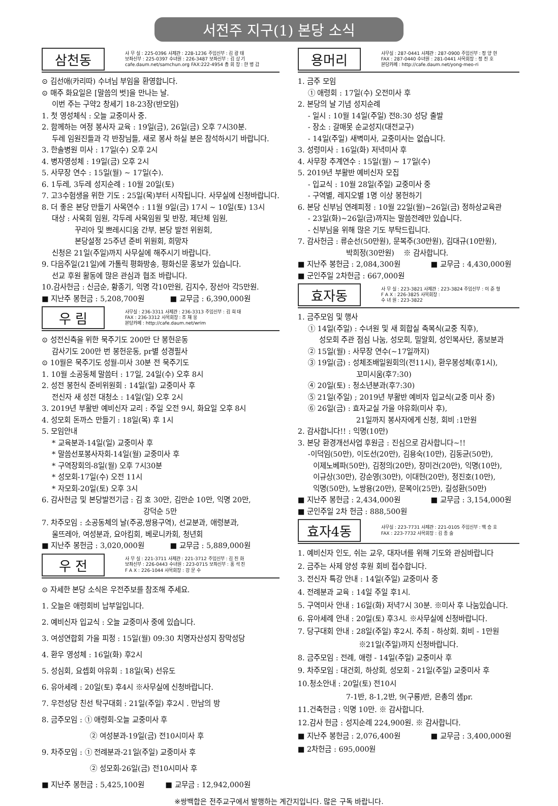서전주 지구(1) 본당 소식
삼천동
사 무 실 : 225-0396 사제관 : 228-1236 주임신부 : 김 광 태
보좌신부 : 225-0397 수녀원 : 226-3487 보좌신부 : 김 상 기
cafe.daum.net/samchun.org FAX:222-4954 총 회 장 : 한 병 갑
⊙ 김선애(카리따) 수녀님 부임을 환영합니다.
⊙ 매주 화요일은 [말씀의 벗]을 만나는 날.
이번 주는 구약2 창세기 18-23장(반모임)
1. 첫 영성체식 : 오늘 교중미사 중.
2. 함께하는 여정 봉사자 교육 : 19일(금), 26일(금) 오후 7시30분.
두레 임원진들과 각 반장님들, 새로 봉사 하실 분은 참석하시기 바랍니다.
3. 한솔병원 미사 : 17일(수) 오후 2시
4. 병자영성체 : 19일(금) 오후 2시
5. 사무장 연수 : 15일(월) ~ 17일(수).
6. 1두레, 3두레 성지순례 : 10월 20일(토)
7. 고3수험생을 위한 기도 : 25일(목)부터 시작됩니다. 사무실에 신청바랍니다.
8. 더 좋은 본당 만들기 사목연수 : 11월 9일(금) 17시 ~ 10일(토) 13시
대상 : 사목회 임원, 각두레 사목임원 및 반장, 제단체 임원,
꾸리아 및 쁘레시디움 간부, 본당 발전 위원회,
본당설정 25주년 준비 위원회, 희망자
신청은 21일(주일)까지 사무실에 해주시기 바랍니다.
9. 다음주일(21일)에 가톨릭 평화방송, 평화신문 홍보가 있습니다.
선교 후원 활동에 많은 관심과 협조 바랍니다.
10.감사헌금 : 신금순, 황종기, 익명 각10만원, 김지수, 장선아 각5만원.
■ 지난주 봉헌금 : 5,208,700원 ■ 교무금 : 6,390,000원
우 림
사무실 : 236-3311 사제관 : 236-3313 주임신부 : 김 희 태
FAX : 236-3312 사목회장 : 조 재 웅
본당카페 : http://cafe.daum.net/wrim
⊙ 성전신축을 위한 묵주기도 200만 단 봉헌운동
감사기도 200만 번 봉헌운동, pr별 성경필사
⊙ 10월은 묵주기도 성월-미사 30분 전 묵주기도
1. 10월 소공동체 말씀터 : 17일, 24일(수) 오후 8시
2. 성전 봉헌식 준비위원회 : 14일(일) 교중미사 후
전신자 새 성전 대청소 : 14일(일) 오후 2시
3. 2019년 부활반 예비신자 교리 : 주일 오전 9시, 화요일 오후 8시
4. 성모회 돈까스 만들기 : 18일(목) 후 1시
5. 모임안내
* 교육분과-14일(일) 교중미사 후
* 말씀선포봉사자회-14일(월) 교중미사 후
* 구역장회의-8일(월) 오후 7시30분
* 성모회-17일(수) 오전 11시
* 자모회-20일(토) 오후 3시
6. 감사헌금 및 본당발전기금 : 김 호 30만, 김만순 10만, 익명 20만,
강덕순 5만
7. 차주모임 : 소공동체의 날(주공,쌍용구역), 선교분과, 애령분과,
울뜨레아, 여성분과, 요아킴회, 베로니카회, 청년회
■ 지난주 봉헌금 : 3,020,000원 ■ 교무금 : 5,889,000원
우 전
사 무 실 : 221-3711 사제관 : 221-3712 주임신부 : 김 진 화
보좌신부 : 226-0443 수녀원 : 223-0715 보좌신부 : 홍 석 진
F A X : 226-1044 사목회장 : 강 문 수
⊙ 자세한 본당 소식은 우전주보를 참조해 주세요.
1. 오늘은 애령회비 납부일입니다.
2. 예비신자 입교식 : 오늘 교중미사 중에 있습니다.
3. 여성연합회 가을 피정 : 15일(월) 09:30 치명자산성지 장막성당
4. 환우 영성체 : 16일(화) 후2시
5. 성심회, 요셉회 야유회 : 18일(목) 선유도
6. 유아세례 : 20일(토) 후4시 ※사무실에 신청바랍니다.
7. 우전성당 친선 탁구대회 : 21일(주일) 후2시 . 만남의 방
8. 금주모임 : ① 애령회-오늘 교중미사 후
② 여성분과-19일(금) 전10시미사 후
9. 차주모임 : ① 전례분과-21일(주일) 교중미사 후
② 성모회-26일(금) 전10시미사 후
■ 지난주 봉헌금 : 5,425,100원 ■ 교무금 : 12,942,000원
용머리
사무실 : 287-0441 사제관 : 287-0900 주임신부 : 정 양 현
FAX : 287-0440 수녀원 : 281-0441 사목회장 : 정 진 호
본당카페 : http://cafe.daum.net/yong-meo-ri
1. 금주 모임
① 애령회 : 17일(수) 오전미사 후
2. 본당의 날 기념 성지순례
- 일시 : 10월 14일(주일) 전8:30 성당 출발
- 장소 : 갈매못 순교성지(대전교구)
- 14일(주일) 새벽미사, 교중미사는 없습니다.
3. 성령미사 : 16일(화) 저녁미사 후
4. 사무장 추계연수 : 15일(월) ~ 17일(수)
5. 2019년 부활반 예비신자 모집
- 입교식 : 10월 28일(주일) 교중미사 중
- 구역별, 레지오별 1명 이상 봉헌하기
6. 본당 신부님 연례피정 : 10월 22일(월)~26일(금) 정하상교육관
- 23일(화)~26일(금)까지는 말씀전례만 있습니다.
- 신부님을 위해 많은 기도 부탁드립니다.
7. 감사헌금 : 류순선(50만원), 문복주(30만원), 김대규(10만원),
박희정(30만원) ※ 감사합니다.
■ 지난주 봉헌금 : 2,084,300원 ■ 교무금 : 4,430,000원
■ 군인주일 2차헌금 : 667,000원
효자동
사 무 실 : 223-3821 사제관 : 223-3824 주임신부 : 이 준 형
F A X : 226-3825 사목회장 :
수 녀 원 : 223-3822
1. 금주모임 및 행사
① 14일(주일) : 수녀원 및 새 회합실 축복식(교중 직후),
성모회 주관 점심 나눔, 성모회, 밀알회, 성인복사단, 홍보분과
② 15일(월) : 사무장 연수(~17일까지)
③ 19일(금) : 성체조배일원회의(전11시), 환우봉성체(후1시),
꼬미시움(후7:30)
④ 20일(토) : 청소년분과(후7:30)
⑤ 21일(주일) ; 2019년 부활반 예비자 입교식(교중 미사 중)
⑥ 26일(금) : 효자교실 가을 야유회(미사 후),
21일까지 봉사자에게 신청, 회비 :1만원
2. 감사합니다!! : 익명(10만)
3. 본당 환경개선사업 후원금 : 진심으로 감사합니다~!!
-이덕임(50만), 이도선(20만), 김용숙(10만), 김동균(50만),
이제노베파(50만), 김정의(20만), 장미건(20만), 익명(10만),
이규상(30만), 강순영(30만), 이대헌(20만), 정진호(10만),
익명(50만), 노쌍용(20만), 문복이(25만), 길성환(50만)
■ 지난주 봉헌금 : 2,434,000원 ■ 교무금 : 3,154,000원
■ 군인주일 2차 헌금 : 888,500원
효자4동
사무실 : 223-7731 사제관 : 221-0105 주임신부 : 백 승 호
FAX : 223-7732 사목회장 : 김 종 술
1. 예비신자 인도, 쉬는 교우, 대자녀를 위해 기도와 관심바랍니다
2. 금주는 사제 양성 후원 회비 접수합니다.
3. 전신자 특강 안내 : 14일(주일) 교중미사 중
4. 전례분과 교육 : 14일 주일 후1시.
5. 구역미사 안내 : 16일(화) 저녁7시 30분. ※미사 후 나눔있습니다.
6. 유아세례 안내 : 20일(토) 후3시. ※사무실에 신청바랍니다.
7. 당구대회 안내 : 28일(주일) 후2시. 주최 - 하상회. 회비 - 1만원
※21일(주일)까지 신청바랍니다.
8. 금주모임 : 전례, 애령 - 14일(주일) 교중미사 후
9. 차주모임 : 대건회, 하상회, 성모회 - 21일(주일) 교중미사 후
10.청소안내 : 20일(토) 전10시
7-1반, 8-1,2반, 9(구룡)반, 은총의 샘pr.
11.건축헌금 : 익명 10만. ※ 감사합니다.
12.감사 헌금 : 성지순례 224,900원. ※ 감사합니다.
■ 지난주 봉헌금 : 2,076,400원 ■ 교무금 : 3,400,000원
■ 2차헌금 : 695,000원
※쌍백합은 전주교구에서 발행하는 계간지입니다. 많은 구독 바랍니다.